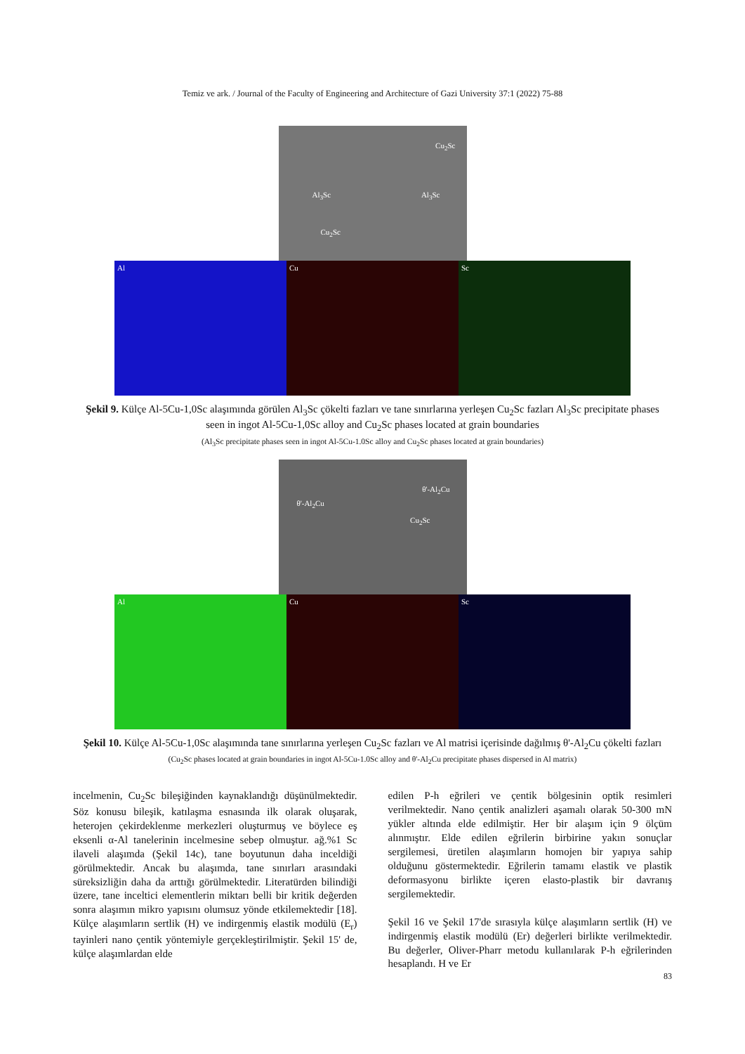Temiz ve ark. / Journal of the Faculty of Engineering and Architecture of Gazi University 37:1 (2022) 75-88
Cu<sub>2</sub>Sc
Al<sub>3</sub>Sc Al<sub>3</sub>Sc
Cu<sub>2</sub>Sc
Al Cu Sc
Şekil 9. Külçe Al-5Cu-1,0Sc alaşımında görülen Al<sub>3</sub>Sc çökelti fazları ve tane sınırlarına yerleşen Cu<sub>2</sub>Sc fazları Al<sub>3</sub>Sc precipitate phases seen in ingot Al-5Cu-1,0Sc alloy and Cu<sub>2</sub>Sc phases located at grain boundaries
(Al<sub>3</sub>Sc precipitate phases seen in ingot Al-5Cu-1.0Sc alloy and Cu<sub>2</sub>Sc phases located at grain boundaries)
θ'-Al<sub>2</sub>Cu
θ'-Al<sub>2</sub>Cu
Cu<sub>2</sub>Sc
Al Cu Sc
Şekil 10. Külçe Al-5Cu-1,0Sc alaşımında tane sınırlarına yerleşen Cu<sub>2</sub>Sc fazları ve Al matrisi içerisinde dağılmış θ'-Al<sub>2</sub>Cu çökelti fazları (Cu<sub>2</sub>Sc phases located at grain boundaries in ingot Al-5Cu-1.0Sc alloy and θ'-Al<sub>2</sub>Cu precipitate phases dispersed in Al matrix)
incelmenin, Cu<sub>2</sub>Sc bileşiğinden kaynaklandığı düşünülmektedir. Söz konusu bileşik, katılaşma esnasında ilk olarak oluşarak, heterojen çekirdeklenme merkezleri oluşturmuş ve böylece eş eksenli α-Al tanelerinin incelmesine sebep olmuştur. ağ.%1 Sc ilaveli alaşımda (Şekil 14c), tane boyutunun daha inceldiği görülmektedir. Ancak bu alaşımda, tane sınırları arasındaki süreksizliğin daha da arttığı görülmektedir. Literatürden bilindiği üzere, tane inceltici elementlerin miktarı belli bir kritik değerden sonra alaşımın mikro yapısını olumsuz yönde etkilemektedir [18]. Külçe alaşımların sertlik (H) ve indirgenmiş elastik modülü (E<sub>r</sub>) tayinleri nano çentik yöntemiyle gerçekleştirilmiştir. Şekil 15' de, külçe alaşımlardan elde
edilen P-h eğrileri ve çentik bölgesinin optik resimleri verilmektedir. Nano çentik analizleri aşamalı olarak 50-300 mN yükler altında elde edilmiştir. Her bir alaşım için 9 ölçüm alınmıştır. Elde edilen eğrilerin birbirine yakın sonuçlar sergilemesi, üretilen alaşımların homojen bir yapıya sahip olduğunu göstermektedir. Eğrilerin tamamı elastik ve plastik deformasyonu birlikte içeren elasto-plastik bir davranış sergilemektedir.
Şekil 16 ve Şekil 17'de sırasıyla külçe alaşımların sertlik (H) ve indirgenmiş elastik modülü (Er) değerleri birlikte verilmektedir. Bu değerler, Oliver-Pharr metodu kullanılarak P-h eğrilerinden hesaplandı. H ve Er
83